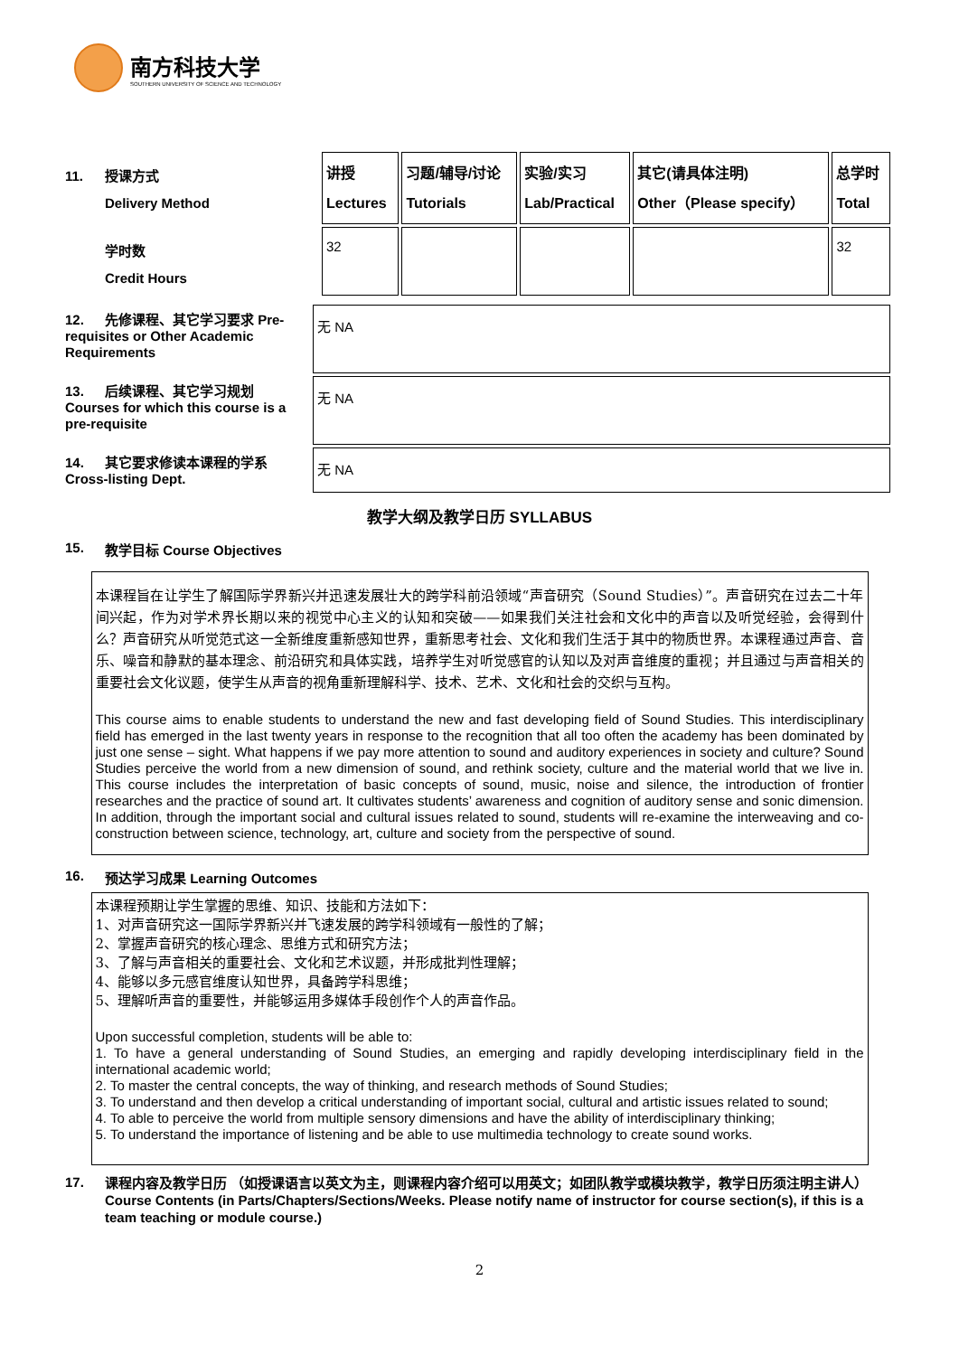南方科技大学
SOUTHERN UNIVERSITY OF SCIENCE AND TECHNOLOGY
| 11. 授课方式 Delivery Method | 讲授 Lectures | 习题/辅导/讨论 Tutorials | 实验/实习 Lab/Practical | 其它(请具体注明) Other（Please specify） | 总学时 Total |
| 学时数 Credit Hours | 32 | | | | 32 |
| 12. 先修课程、其它学习要求 Pre-requisites or Other Academic Requirements | 无 NA |
| 13. 后续课程、其它学习规划 Courses for which this course is a pre-requisite | 无 NA |
| 14. 其它要求修读本课程的学系 Cross-listing Dept. | 无 NA |
教学大纲及教学日历 SYLLABUS
15. 教学目标 Course Objectives
本课程旨在让学生了解国际学界新兴并迅速发展壮大的跨学科前沿领域“声音研究（Sound Studies）”。声音研究在过去二十年间兴起，作为对学术界长期以来的视觉中心主义的认知和突破——如果我们关注社会和文化中的声音以及听觉经验，会得到什么？声音研究从听觉范式这一全新维度重新感知世界，重新思考社会、文化和我们生活于其中的物质世界。本课程通过声音、音乐、噪音和静默的基本理念、前沿研究和具体实践，培养学生对听觉感官的认知以及对声音维度的重视；并且通过与声音相关的重要社会文化议题，使学生从声音的视角重新理解科学、技术、艺术、文化和社会的交织与互构。
This course aims to enable students to understand the new and fast developing field of Sound Studies. This interdisciplinary field has emerged in the last twenty years in response to the recognition that all too often the academy has been dominated by just one sense – sight. What happens if we pay more attention to sound and auditory experiences in society and culture? Sound Studies perceive the world from a new dimension of sound, and rethink society, culture and the material world that we live in. This course includes the interpretation of basic concepts of sound, music, noise and silence, the introduction of frontier researches and the practice of sound art. It cultivates students’ awareness and cognition of auditory sense and sonic dimension. In addition, through the important social and cultural issues related to sound, students will re-examine the interweaving and co-construction between science, technology, art, culture and society from the perspective of sound.
16. 预达学习成果 Learning Outcomes
本课程预期让学生掌握的思维、知识、技能和方法如下：
1、对声音研究这一国际学界新兴并飞速发展的跨学科领域有一般性的了解；
2、掌握声音研究的核心理念、思维方式和研究方法；
3、了解与声音相关的重要社会、文化和艺术议题，并形成批判性理解；
4、能够以多元感官维度认知世界，具备跨学科思维；
5、理解听声音的重要性，并能够运用多媒体手段创作个人的声音作品。
Upon successful completion, students will be able to:
1. To have a general understanding of Sound Studies, an emerging and rapidly developing interdisciplinary field in the international academic world;
2. To master the central concepts, the way of thinking, and research methods of Sound Studies;
3. To understand and then develop a critical understanding of important social, cultural and artistic issues related to sound;
4. To able to perceive the world from multiple sensory dimensions and have the ability of interdisciplinary thinking;
5. To understand the importance of listening and be able to use multimedia technology to create sound works.
17.
课程内容及教学日历 （如授课语言以英文为主，则课程内容介绍可以用英文；如团队教学或模块教学，教学日历须注明主讲人）
Course Contents (in Parts/Chapters/Sections/Weeks. Please notify name of instructor for course section(s), if this is a team teaching or module course.)
2